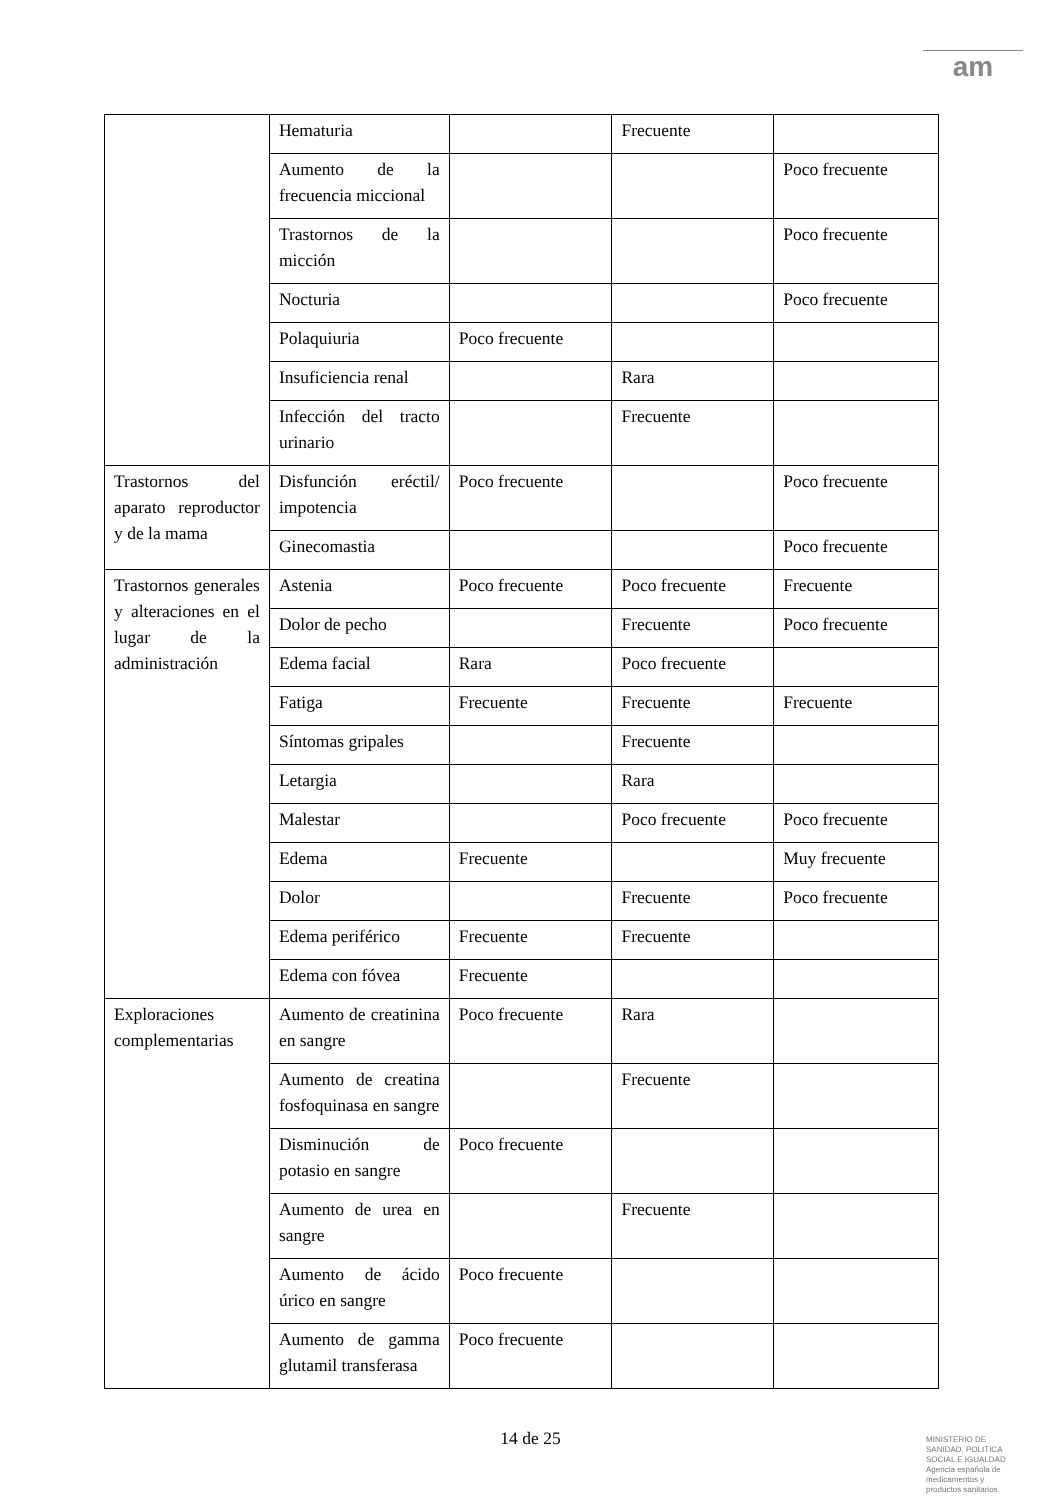am
| | Hematuria | | Frecuente | |
| | Aumento de la frecuencia miccional | | | Poco frecuente |
| | Trastornos de la micción | | | Poco frecuente |
| | Nocturia | | | Poco frecuente |
| | Polaquiuria | Poco frecuente | | |
| | Insuficiencia renal | | Rara | |
| | Infección del tracto urinario | | Frecuente | |
| Trastornos del aparato reproductor y de la mama | Disfunción eréctil/ impotencia | Poco frecuente | | Poco frecuente |
| | Ginecomastia | | | Poco frecuente |
| Trastornos generales y alteraciones en el lugar de la administración | Astenia | Poco frecuente | Poco frecuente | Frecuente |
| | Dolor de pecho | | Frecuente | Poco frecuente |
| | Edema facial | Rara | Poco frecuente | |
| | Fatiga | Frecuente | Frecuente | Frecuente |
| | Síntomas gripales | | Frecuente | |
| | Letargia | | Rara | |
| | Malestar | | Poco frecuente | Poco frecuente |
| | Edema | Frecuente | | Muy frecuente |
| | Dolor | | Frecuente | Poco frecuente |
| | Edema periférico | Frecuente | Frecuente | |
| | Edema con fóvea | Frecuente | | |
| Exploraciones complementarias | Aumento de creatinina en sangre | Poco frecuente | Rara | |
| | Aumento de creatina fosfoquinasa en sangre | | Frecuente | |
| | Disminución de potasio en sangre | Poco frecuente | | |
| | Aumento de urea en sangre | | Frecuente | |
| | Aumento de ácido úrico en sangre | Poco frecuente | | |
| | Aumento de gamma glutamil transferasa | Poco frecuente | | |
14 de 25
MINISTERIO DE SANIDAD, POLITICA SOCIAL E IGUALDAD
Agencia española de medicamentos y productos sanitarios